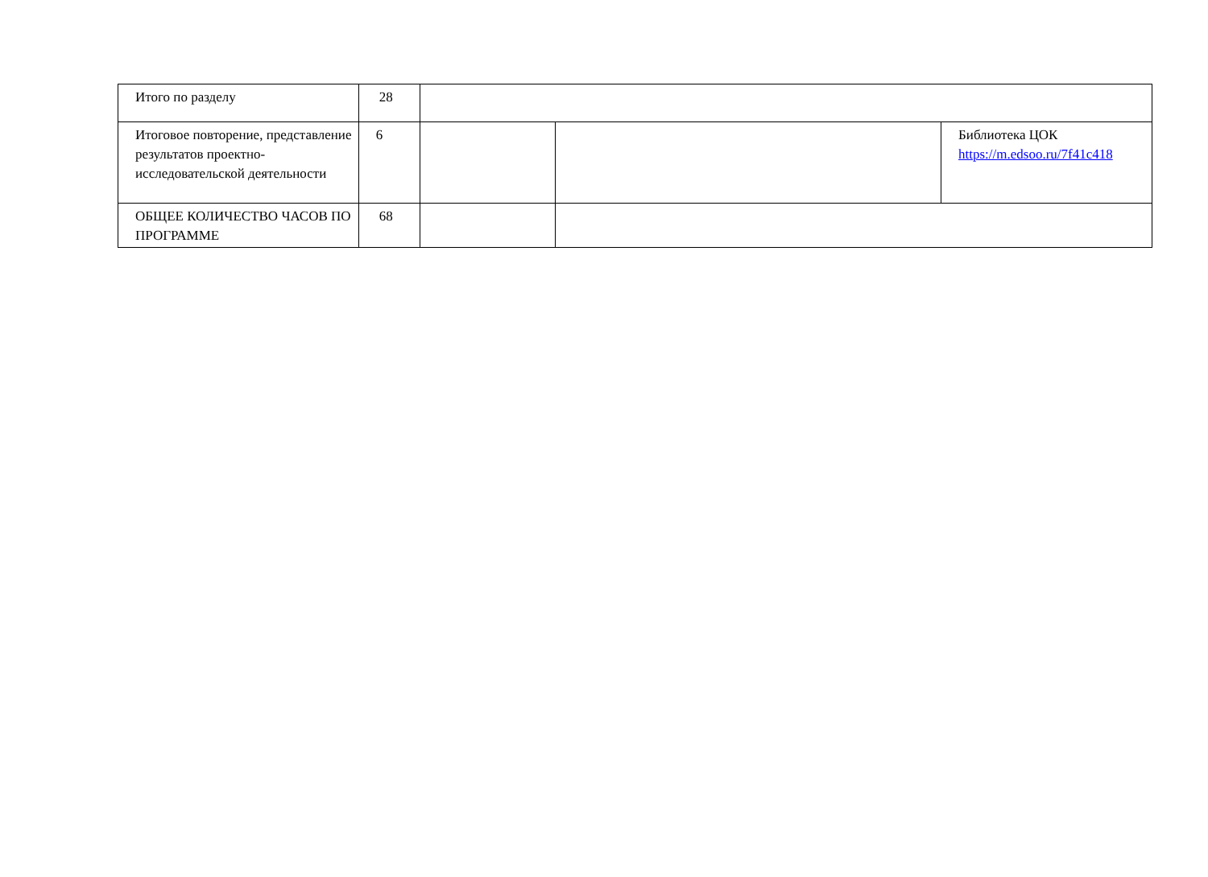| Итого по разделу | 28 | | | |
| Итоговое повторение, представление результатов проектно-исследовательской деятельности | 6 | | | Библиотека ЦОК https://m.edsoo.ru/7f41c418 |
| ОБЩЕЕ КОЛИЧЕСТВО ЧАСОВ ПО ПРОГРАММЕ | 68 | | | |